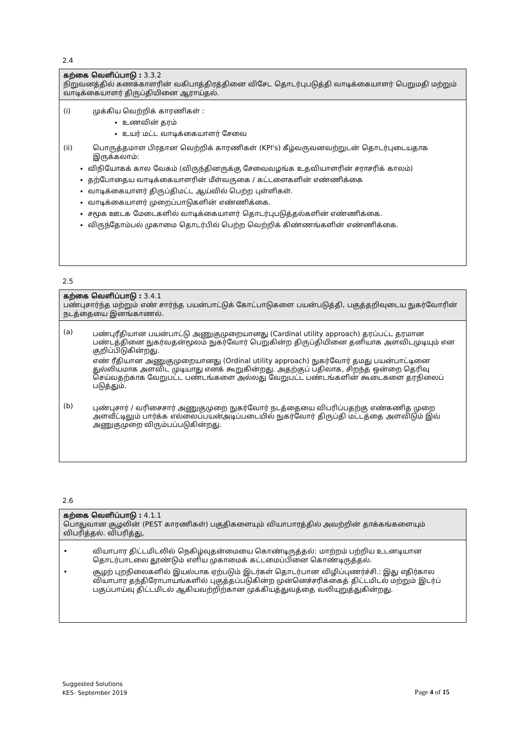2.4
கற்கை வெளிப்பாடு : 3.3.2
நிறுவனத்தில் கணக்காளரின் வகிபாத்திரத்தினை விசேட தொடர்புபடுத்தி வாடிக்கையாளர் பெறுமதி மற்றும் வாடிக்கையாளர் திருப்தியினை ஆராய்தல்.
(i) முக்கிய வெற்றிக் காரணிகள் :
உணவின் தரம்
உயர் மட்ட வாடிக்கையாளர் சேவை
(ii) பொருத்தமாள பிரதான வெற்றிக் காரணிகள் (KPI's) கீழ்வருவனவற்றுடன் தொடர்புடையதாக இருக்கலாம்:
விநியோகக் கால வேகம் (விருந்தினருக்கு சேவைவழங்க உதவியாளரின் சராசரிக் காலம்)
தற்போதைய வாடிக்கையாளரின் மீள்வருகை / கட்டளைகளின் எண்ணிக்கை
வாடிக்கையாளர் திருப்திமட்ட ஆய்வில் பெற்ற புள்ளிகள்.
வாடிக்கையாளர் முறைப்பாடுகளின் எண்ணிக்கை.
சமூக ஊடக மேடைகளில் வாடிக்கையாளர் தொடர்புபடுத்தல்களின் எண்ணிக்கை.
விருந்தோம்பல் முகாமை தொடர்பில் பெற்ற வெற்றிக் கிண்ணங்களின் எண்ணிக்கை.
2.5
கற்கை வெளிப்பாடு : 3.4.1
பண்புசார்ந்த மற்றும் எண் சார்ந்த பயன்பாட்டுக் கோட்பாடுகளை பயன்படுத்தி, பகுத்தறிவுடைய நுகர்வோரின் நடத்தையை இனங்காணல்.
(a)
பண்புரீதியான பயன்பாட்டு அணுகுமுறையானது (Cardinal utility approach) தரப்பட்ட தரமான பண்டத்தினை நுகர்வதன்மூலம் நுகர்வோர் பெறுகின்ற திருப்தியினை தனியாக அளவிடமுடியும் என குறிப்பிடுகின்றது.
எண் ரீதியான அணுகுமுறையானது (Ordinal utility approach) நுகர்வோர் தமது பயன்பாட்டினை துல்லியமாக அளவிட முடியாது எனக் கூறுகின்றது. அதற்குப் பதிலாக, சிறந்த ஒன்றை தெரிவு செய்வதற்காக வேறுபட்ட பண்டங்களை அல்லது வேறுபட்ட பண்டங்களின் கூடைகளை தரநிலைப் படுத்தும்.
(b)
புண்புசார் / வரிசைசார் அணுகுமுறை நுகர்வோர் நடத்தையை விபரிப்பதற்கு எண்கணித முறை அளவீட்டிலும் பார்க்க எல்லைப்பயன்அடிப்படையில் நுகர்வோர் திருப்தி மட்டத்தை அளவிடும் இவ் அணுகுமுறை விரும்பப்படுகின்றது.
2.6
கற்கை வெளிப்பாடு : 4.1.1
பொதுவான சூழலின் (PEST காரணிகள்) பகுதிகளையும் வியாபாரத்தில் அவற்றின் தாக்கங்களையும் விபரித்தல். விபரித்து,
• வியாபார திட்டமிடலில் நெகிழ்வுதன்மையை கொண்டிருத்தல்: மாற்றம் பற்றிய உடனடியான தொடர்பாடலை தூண்டும் எளிய முகாமைக் கட்டமைப்பினை கொண்டிருத்தல்.
• சூழற் புறநிலைகளில் இயல்பாக ஏற்படும் இடர்கள் தொடர்பான விழிப்புணர்ச்சி.: இது எதிர்கால வியாபார தந்திரோபாயங்களில் புகுத்தப்படுகின்ற முன்னெச்சரிக்கைத் திட்டமிடல் மற்றும் இடர்ப் பகுப்பாய்வு திட்டமிடல் ஆகியவற்றிற்கான முக்கியத்துவத்தை வலியுறுத்துகின்றது.
Suggested Solutions
KE5- September 2019
Page 4 of 15